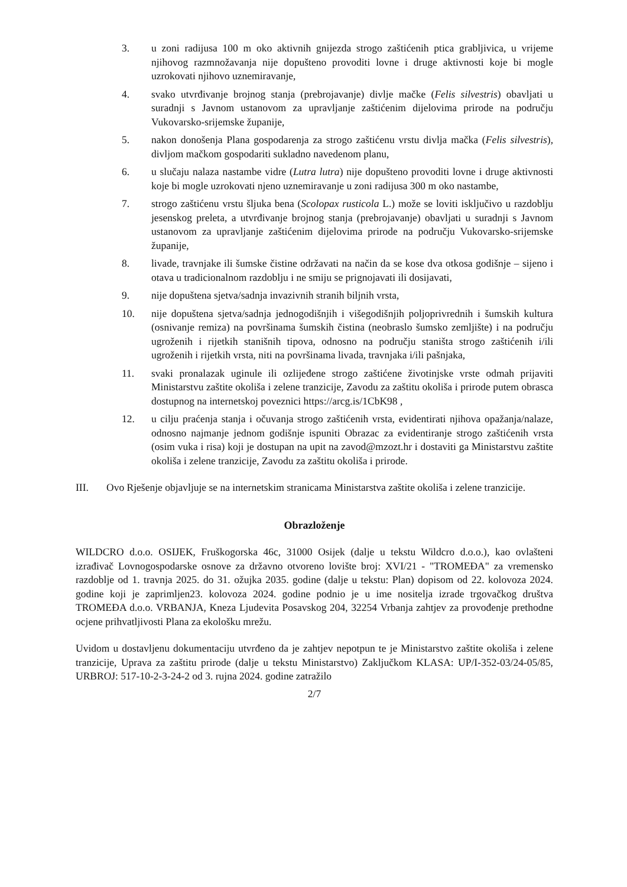3. u zoni radijusa 100 m oko aktivnih gnijezda strogo zaštićenih ptica grabljivica, u vrijeme njihovog razmnožavanja nije dopušteno provoditi lovne i druge aktivnosti koje bi mogle uzrokovati njihovo uznemiravanje,
4. svako utvrđivanje brojnog stanja (prebrojavanje) divlje mačke (Felis silvestris) obavljati u suradnji s Javnom ustanovom za upravljanje zaštićenim dijelovima prirode na području Vukovarsko-srijemske županije,
5. nakon donošenja Plana gospodarenja za strogo zaštićenu vrstu divlja mačka (Felis silvestris), divljom mačkom gospodariti sukladno navedenom planu,
6. u slučaju nalaza nastambe vidre (Lutra lutra) nije dopušteno provoditi lovne i druge aktivnosti koje bi mogle uzrokovati njeno uznemiravanje u zoni radijusa 300 m oko nastambe,
7. strogo zaštićenu vrstu šljuka bena (Scolopax rusticola L.) može se loviti isključivo u razdoblju jesenskog preleta, a utvrđivanje brojnog stanja (prebrojavanje) obavljati u suradnji s Javnom ustanovom za upravljanje zaštićenim dijelovima prirode na području Vukovarsko-srijemske županije,
8. livade, travnjake ili šumske čistine održavati na način da se kose dva otkosa godišnje – sijeno i otava u tradicionalnom razdoblju i ne smiju se prignojavati ili dosijavati,
9. nije dopuštena sjetva/sadnja invazivnih stranih biljnih vrsta,
10. nije dopuštena sjetva/sadnja jednogodišnjih i višegodišnjih poljoprivrednih i šumskih kultura (osnivanje remiza) na površinama šumskih čistina (neobraslo šumsko zemljište) i na području ugroženih i rijetkih stanišnih tipova, odnosno na području staništa strogo zaštićenih i/ili ugroženih i rijetkih vrsta, niti na površinama livada, travnjaka i/ili pašnjaka,
11. svaki pronalazak uginule ili ozlijeđene strogo zaštićene životinjske vrste odmah prijaviti Ministarstvu zaštite okoliša i zelene tranzicije, Zavodu za zaštitu okoliša i prirode putem obrasca dostupnog na internetskoj poveznici https://arcg.is/1CbK98 ,
12. u cilju praćenja stanja i očuvanja strogo zaštićenih vrsta, evidentirati njihova opažanja/nalaze, odnosno najmanje jednom godišnje ispuniti Obrazac za evidentiranje strogo zaštićenih vrsta (osim vuka i risa) koji je dostupan na upit na zavod@mzozt.hr i dostaviti ga Ministarstvu zaštite okoliša i zelene tranzicije, Zavodu za zaštitu okoliša i prirode.
III. Ovo Rješenje objavljuje se na internetskim stranicama Ministarstva zaštite okoliša i zelene tranzicije.
Obrazloženje
WILDCRO d.o.o. OSIJEK, Fruškogorska 46c, 31000 Osijek (dalje u tekstu Wildcro d.o.o.), kao ovlašteni izrađivač Lovnogospodarske osnove za državno otvoreno lovište broj: XVI/21 - "TROMEĐA" za vremensko razdoblje od 1. travnja 2025. do 31. ožujka 2035. godine (dalje u tekstu: Plan) dopisom od 22. kolovoza 2024. godine koji je zaprimljen23. kolovoza 2024. godine podnio je u ime nositelja izrade trgovačkog društva TROMEĐA d.o.o. VRBANJA, Kneza Ljudevita Posavskog 204, 32254 Vrbanja zahtjev za provođenje prethodne ocjene prihvatljivosti Plana za ekološku mrežu.
Uvidom u dostavljenu dokumentaciju utvrđeno da je zahtjev nepotpun te je Ministarstvo zaštite okoliša i zelene tranzicije, Uprava za zaštitu prirode (dalje u tekstu Ministarstvo) Zaključkom KLASA: UP/I-352-03/24-05/85, URBROJ: 517-10-2-3-24-2 od 3. rujna 2024. godine zatražilo
2/7